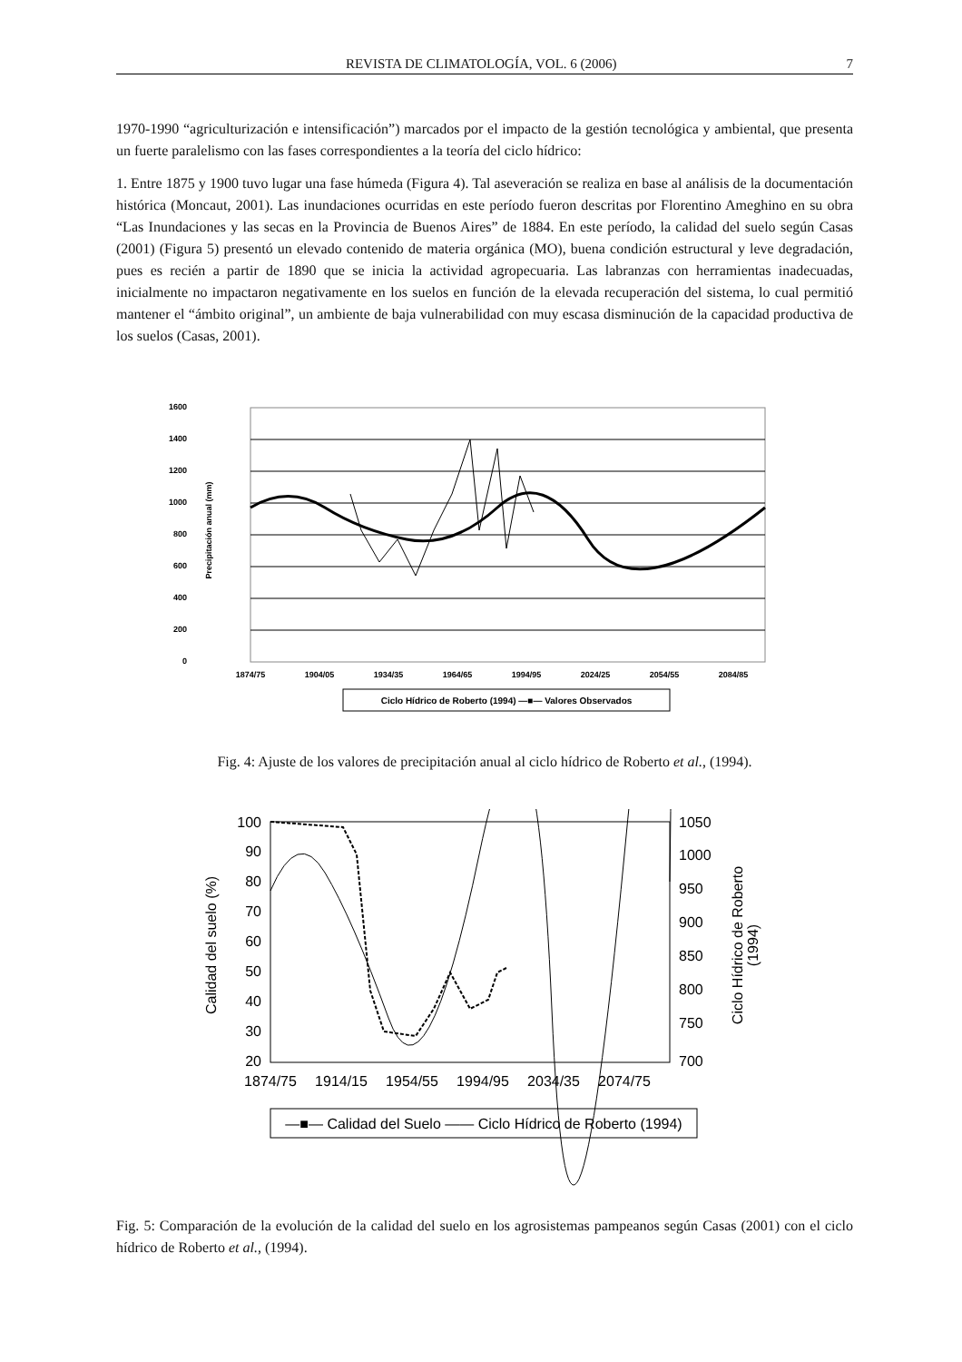REVISTA DE CLIMATOLOGÍA, VOL. 6 (2006) 7
1970-1990 “agriculturización e intensificación”) marcados por el impacto de la gestión tecnológica y ambiental, que presenta un fuerte paralelismo con las fases correspondientes a la teoría del ciclo hídrico:
1. Entre 1875 y 1900 tuvo lugar una fase húmeda (Figura 4). Tal aseveración se realiza en base al análisis de la documentación histórica (Moncaut, 2001). Las inundaciones ocurridas en este período fueron descritas por Florentino Ameghino en su obra “Las Inundaciones y las secas en la Provincia de Buenos Aires” de 1884. En este período, la calidad del suelo según Casas (2001) (Figura 5) presentó un elevado contenido de materia orgánica (MO), buena condición estructural y leve degradación, pues es recién a partir de 1890 que se inicia la actividad agropecuaria. Las labranzas con herramientas inadecuadas, inicialmente no impactaron negativamente en los suelos en función de la elevada recuperación del sistema, lo cual permitió mantener el “ámbito original”, un ambiente de baja vulnerabilidad con muy escasa disminución de la capacidad productiva de los suelos (Casas, 2001).
1600
1400
1200
1000
800
600
400
200
0
Precipitación anual (mm)
1874/75
1904/05
1934/35
1964/65
1994/95
2024/25
2054/55
2084/85
Ciclo Hídrico de Roberto (1994) —■— Valores Observados
Fig. 4: Ajuste de los valores de precipitación anual al ciclo hídrico de Roberto et al., (1994).
100
90
80
70
60
50
40
30
20
1050
1000
950
900
850
800
750
700
Calidad del suelo (%)
Ciclo Hídrico de Roberto
(1994)
1874/75
1914/15
1954/55
1994/95
2034/35
2074/75
—■— Calidad del Suelo —— Ciclo Hídrico de Roberto (1994)
Fig. 5: Comparación de la evolución de la calidad del suelo en los agrosistemas pampeanos según Casas (2001) con el ciclo hídrico de Roberto et al., (1994).